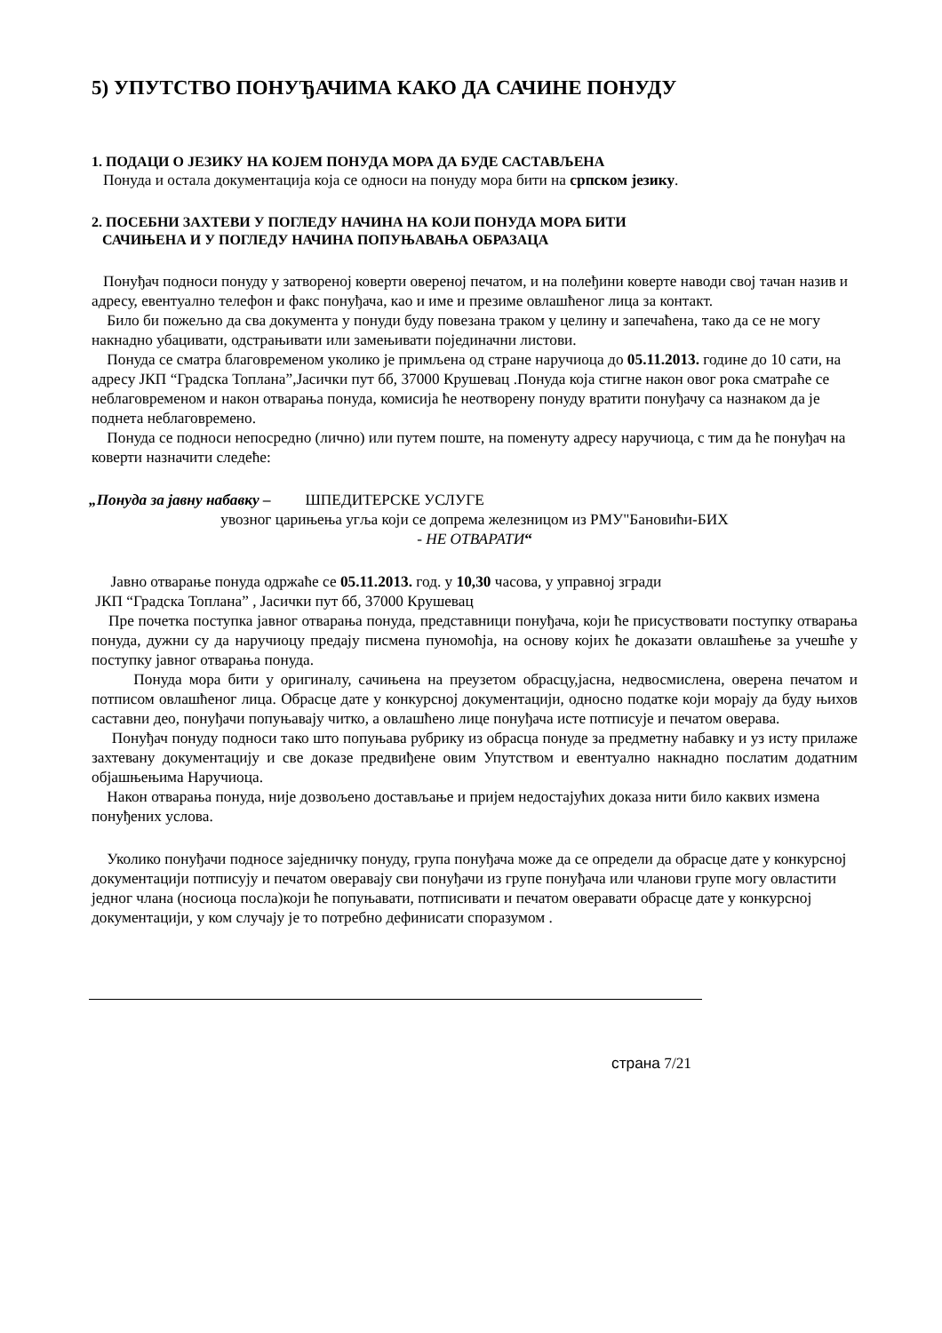5) УПУТСТВО ПОНУЂАЧИМА КАКО ДА САЧИНЕ ПОНУДУ
1. ПОДАЦИ О ЈЕЗИКУ НА КОЈЕМ ПОНУДА МОРА ДА БУДЕ САСТАВЉЕНА
Понуда и остала документација која се односи на понуду мора бити на српском језику.
2. ПОСЕБНИ ЗАХТЕВИ У ПОГЛЕДУ НАЧИНА НА КОЈИ ПОНУДА МОРА БИТИ
САЧИЊЕНА И У ПОГЛЕДУ НАЧИНА ПОПУЊАВАЊА ОБРАЗАЦА
Понуђач подноси понуду у затвореној коверти овереној печатом, и на полеђини коверте наводи свој тачан назив и адресу, евентуално телефон и факс понуђача, као и име и презиме овлашћеног лица за контакт.
Било би пожељно да сва документа у понуди буду повезана траком у целину и запечаћена, тако да се не могу накнадно убацивати, одстрањивати или замењивати појединачни листови.
Понуда се сматра благовременом уколико је примљена од стране наручиоца до 05.11.2013. године до 10 сати, на адресу ЈКП “Градска Топлана”,Јасички пут бб, 37000 Крушевац .Понуда која стигне након овог рока сматраће се неблаговременом и након отварања понуда, комисија ће неотворену понуду вратити понуђачу са назнаком да је поднета неблаговремено.
Понуда се подноси непосредно (лично) или путем поште, на поменуту адресу наручиоца, с тим да ће понуђач на коверти назначити следеће:
„Понуда за јавну набавку – ШПЕДИТЕРСКЕ УСЛУГЕ
увозног царињења угља који се допрема железницом из РМУ"Бановићи-БИХ
- НЕ ОТВАРАТИ“
Јавно отварање понуда одржаће се 05.11.2013. год. у 10,30 часова, у управној згради
ЈКП “Градска Топлана” , Јасички пут бб, 37000 Крушевац
Пре почетка поступка јавног отварања понуда, представници понуђача, који ће присуствовати поступку отварања понуда, дужни су да наручиоцу предају писмена пуномоћја, на основу којих ће доказати овлашћење за учешће у поступку јавног отварања понуда.
Понуда мора бити у оригиналу, сачињена на преузетом обрасцу,јасна, недвосмислена, оверена печатом и потписом овлашћеног лица. Обрасце дате у конкурсној документацији, односно податке који морају да буду њихов саставни део, понуђачи попуњавају читко, а овлашћено лице понуђача исте потписује и печатом оверава.
Понуђач понуду подноси тако што попуњава рубрику из обрасца понуде за предметну набавку и уз исту прилаже захтевану документацију и све доказе предвиђене овим Упутством и евентуално накнадно послатим додатним објашњењима Наручиоца.
Након отварања понуда, није дозвољено достављање и пријем недостајућих доказа нити било каквих измена понуђених услова.
Уколико понуђачи подносе заједничку понуду, група понуђача може да се определи да обрасце дате у конкурсној документацији потписују и печатом оверавају сви понуђачи из групе понуђача или чланови групе могу овластити једног члана (носиоца посла)који ће попуњавати, потписивати и печатом оверавати обрасце дате у конкурсној документацији, у ком случају је то потребно дефинисати споразумом .
страна 7/21